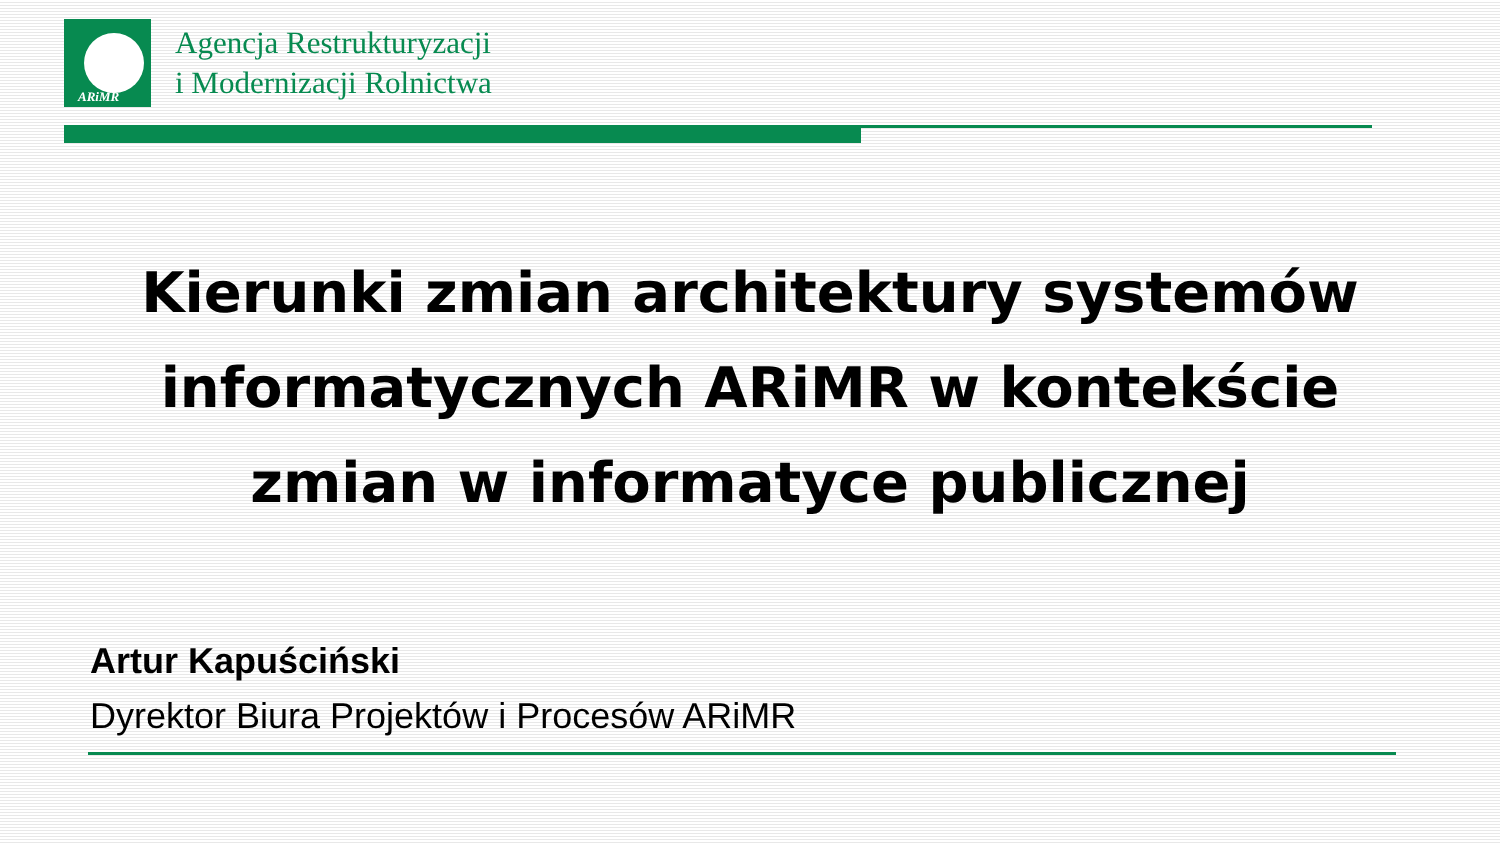ARiMR
Agencja Restrukturyzacji
i Modernizacji Rolnictwa
Kierunki zmian architektury systemów informatycznych ARiMR w kontekście zmian w informatyce publicznej
Artur Kapuściński
Dyrektor Biura Projektów i Procesów ARiMR